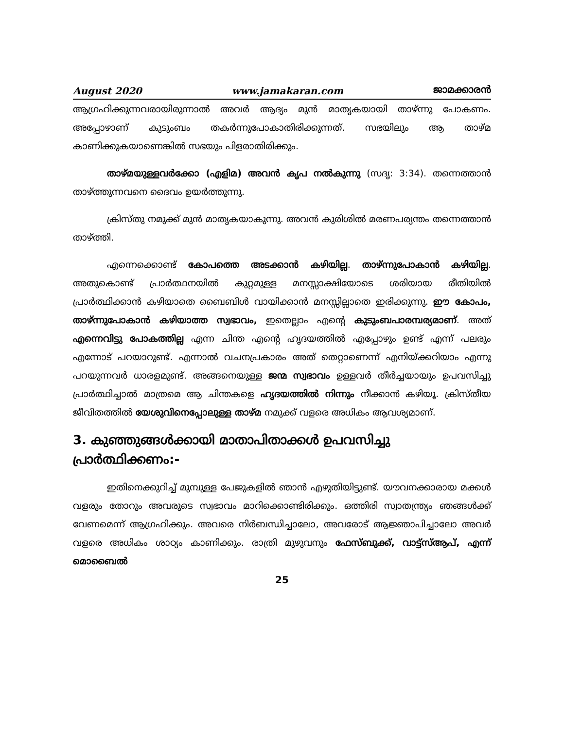August 2020 www.jamakaran.com ജാമക്കാരൻ
ആഗ്രഹിക്കുന്നവരായിരുന്നാൽ അവർ ആദ്യം മുൻ മാതൃകയായി താഴ്ന്നു പോകണം. അപ്പോഴാണ് കുടുംബം തകർന്നുപോകാതിരിക്കുന്നത്. സഭയിലും ആ താഴ്മ കാണിക്കുകയാണെങ്കിൽ സഭയും പിളരാതിരിക്കും.
താഴ്മയുള്ളവർക്കോ (എളിമ) അവൻ കൃപ നൽകുന്നു (സദൃ: 3:34). തന്നെത്താൻ താഴ്ത്തുന്നവനെ ദൈവം ഉയർത്തുന്നു.
ക്രിസ്തു നമുക്ക് മുൻ മാതൃകയാകുന്നു. അവൻ കുരിശിൽ മരണപര്യന്തം തന്നെത്താൻ താഴ്ത്തി.
എന്നെക്കൊണ്ട് കോപത്തെ അടക്കാൻ കഴിയില്ല. താഴ്ന്നുപോകാൻ കഴിയില്ല. അതുകൊണ്ട് പ്രാർത്ഥനയിൽ കുറ്റമുള്ള മനസ്സാക്ഷിയോടെ ശരിയായ രീതിയിൽ പ്രാർത്ഥിക്കാൻ കഴിയാതെ ബൈബിൾ വായിക്കാൻ മനസ്സില്ലാതെ ഇരിക്കുന്നു. ഈ കോപം, താഴ്ന്നുപോകാൻ കഴിയാത്ത സ്വഭാവം, ഇതെല്ലാം എന്റെ കുടുംബപാരമ്പര്യമാണ്. അത് എന്നെവിട്ടു പോകത്തില്ല എന്ന ചിന്ത എന്റെ ഹൃദയത്തിൽ എപ്പോഴും ഉണ്ട് എന്ന് പലരും എന്നോട് പറയാറുണ്ട്. എന്നാൽ വചനപ്രകാരം അത് തെറ്റാണെന്ന് എനിയ്ക്കറിയാം എന്നു പറയുന്നവർ ധാരളമുണ്ട്. അങ്ങനെയുള്ള ജന്മ സ്വഭാവം ഉള്ളവർ തീർച്ചയായും ഉപവസിച്ചു പ്രാർത്ഥിച്ചാൽ മാത്രമെ ആ ചിന്തകളെ ഹൃദയത്തിൽ നിന്നും നീക്കാൻ കഴിയൂ. ക്രിസ്തീയ ജീവിതത്തിൽ യേശുവിനെപ്പോലുള്ള താഴ്മ നമുക്ക് വളരെ അധികം ആവശ്യമാണ്.
3. കുഞ്ഞുങ്ങൾക്കായി മാതാപിതാക്കൾ ഉപവസിച്ചു പ്രാർത്ഥിക്കണം:-
ഇതിനെക്കുറിച്ച് മുമ്പുള്ള പേജുകളിൽ ഞാൻ എഴുതിയിട്ടുണ്ട്. യൗവനക്കാരായ മക്കൾ വളരും തോറും അവരുടെ സ്വഭാവം മാറിക്കൊണ്ടിരിക്കും. ഒത്തിരി സ്വാതന്ത്ര്യം ഞങ്ങൾക്ക് വേണമെന്ന് ആഗ്രഹിക്കും. അവരെ നിർബന്ധിച്ചാലോ, അവരോട് ആജ്ഞാപിച്ചാലോ അവർ വളരെ അധികം ശാഠ്യം കാണിക്കും. രാത്രി മുഴുവനും ഫേസ്ബുക്ക്, വാട്ട്സ്ആപ്, എന്ന് മൊബൈൽ
25